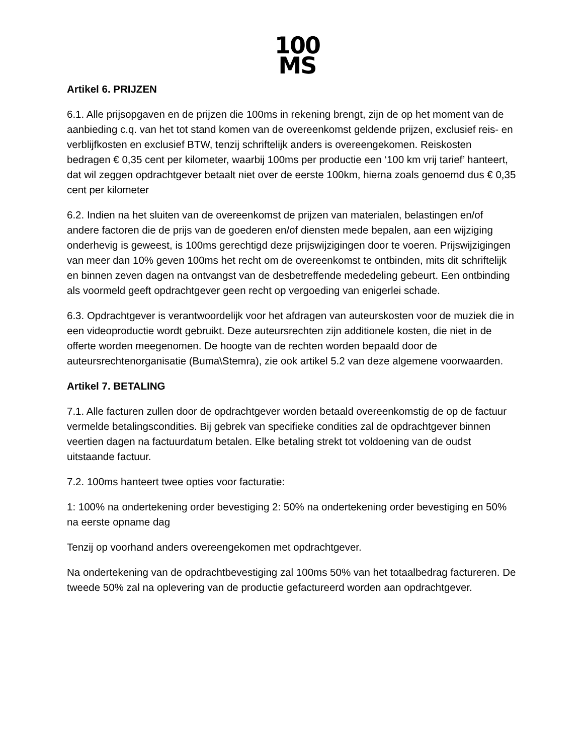100
MS
Artikel 6. PRIJZEN
6.1. Alle prijsopgaven en de prijzen die 100ms in rekening brengt, zijn de op het moment van de aanbieding c.q. van het tot stand komen van de overeenkomst geldende prijzen, exclusief reis- en verblijfkosten en exclusief BTW, tenzij schriftelijk anders is overeengekomen. Reiskosten bedragen € 0,35 cent per kilometer, waarbij 100ms per productie een ‘100 km vrij tarief’ hanteert, dat wil zeggen opdrachtgever betaalt niet over de eerste 100km, hierna zoals genoemd dus € 0,35 cent per kilometer
6.2. Indien na het sluiten van de overeenkomst de prijzen van materialen, belastingen en/of andere factoren die de prijs van de goederen en/of diensten mede bepalen, aan een wijziging onderhevig is geweest, is 100ms gerechtigd deze prijswijzigingen door te voeren. Prijswijzigingen van meer dan 10% geven 100ms het recht om de overeenkomst te ontbinden, mits dit schriftelijk en binnen zeven dagen na ontvangst van de desbetreffende mededeling gebeurt. Een ontbinding als voormeld geeft opdrachtgever geen recht op vergoeding van enigerlei schade.
6.3. Opdrachtgever is verantwoordelijk voor het afdragen van auteurskosten voor de muziek die in een videoproductie wordt gebruikt. Deze auteursrechten zijn additionele kosten, die niet in de offerte worden meegenomen. De hoogte van de rechten worden bepaald door de auteursrechtenorganisatie (Buma\Stemra), zie ook artikel 5.2 van deze algemene voorwaarden.
Artikel 7. BETALING
7.1. Alle facturen zullen door de opdrachtgever worden betaald overeenkomstig de op de factuur vermelde betalingscondities. Bij gebrek van specifieke condities zal de opdrachtgever binnen veertien dagen na factuurdatum betalen. Elke betaling strekt tot voldoening van de oudst uitstaande factuur.
7.2. 100ms hanteert twee opties voor facturatie:
1: 100% na ondertekening order bevestiging 2: 50% na ondertekening order bevestiging en 50% na eerste opname dag
Tenzij op voorhand anders overeengekomen met opdrachtgever.
Na ondertekening van de opdrachtbevestiging zal 100ms 50% van het totaalbedrag factureren. De tweede 50% zal na oplevering van de productie gefactureerd worden aan opdrachtgever.